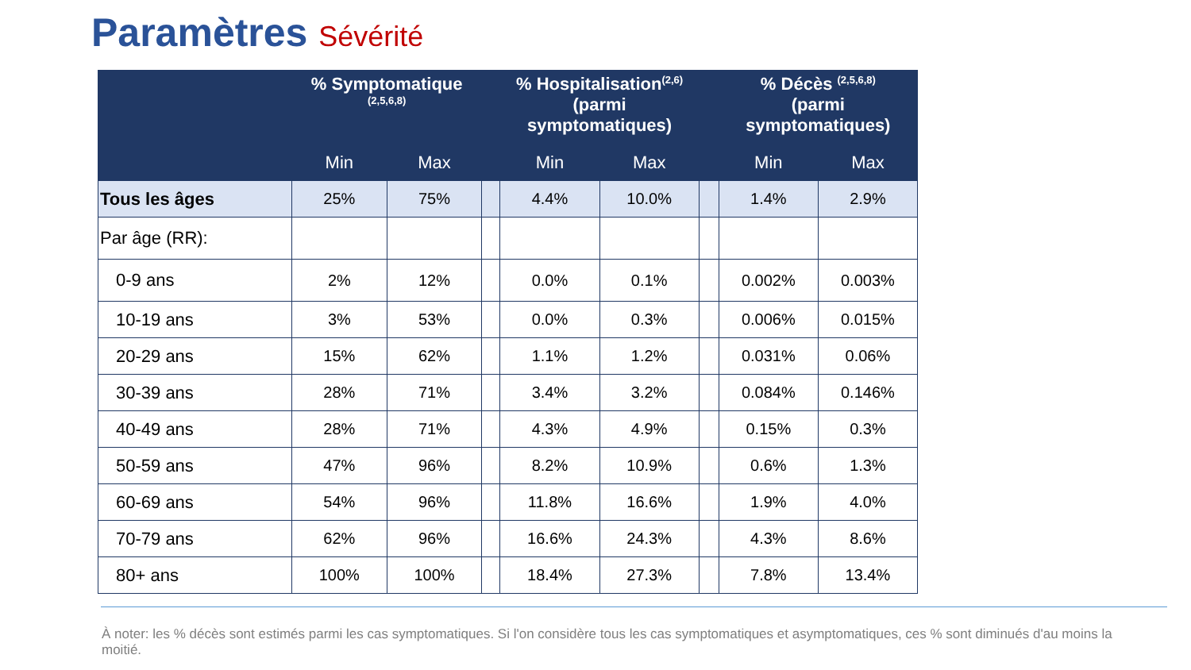Paramètres Sévérité
| | % Symptomatique <sup>(2,5,6,8)</sup> | | | % Hospitalisation<sup>(2,6)</sup> (parmi symptomatiques) | | | % Décès <sup>(2,5,6,8)</sup> (parmi symptomatiques) | |
| --- | --- | --- | --- | --- | --- | --- | --- | --- |
| | Min | Max | | Min | Max | | Min | Max |
| Tous les âges | 25% | 75% | | 4.4% | 10.0% | | 1.4% | 2.9% |
| Par âge (RR): | | | | | | | | |
| 0-9 ans | 2% | 12% | | 0.0% | 0.1% | | 0.002% | 0.003% |
| 10-19 ans | 3% | 53% | | 0.0% | 0.3% | | 0.006% | 0.015% |
| 20-29 ans | 15% | 62% | | 1.1% | 1.2% | | 0.031% | 0.06% |
| 30-39 ans | 28% | 71% | | 3.4% | 3.2% | | 0.084% | 0.146% |
| 40-49 ans | 28% | 71% | | 4.3% | 4.9% | | 0.15% | 0.3% |
| 50-59 ans | 47% | 96% | | 8.2% | 10.9% | | 0.6% | 1.3% |
| 60-69 ans | 54% | 96% | | 11.8% | 16.6% | | 1.9% | 4.0% |
| 70-79 ans | 62% | 96% | | 16.6% | 24.3% | | 4.3% | 8.6% |
| 80+ ans | 100% | 100% | | 18.4% | 27.3% | | 7.8% | 13.4% |
À noter: les % décès sont estimés parmi les cas symptomatiques. Si l'on considère tous les cas symptomatiques et asymptomatiques, ces % sont diminués d'au moins la moitié.